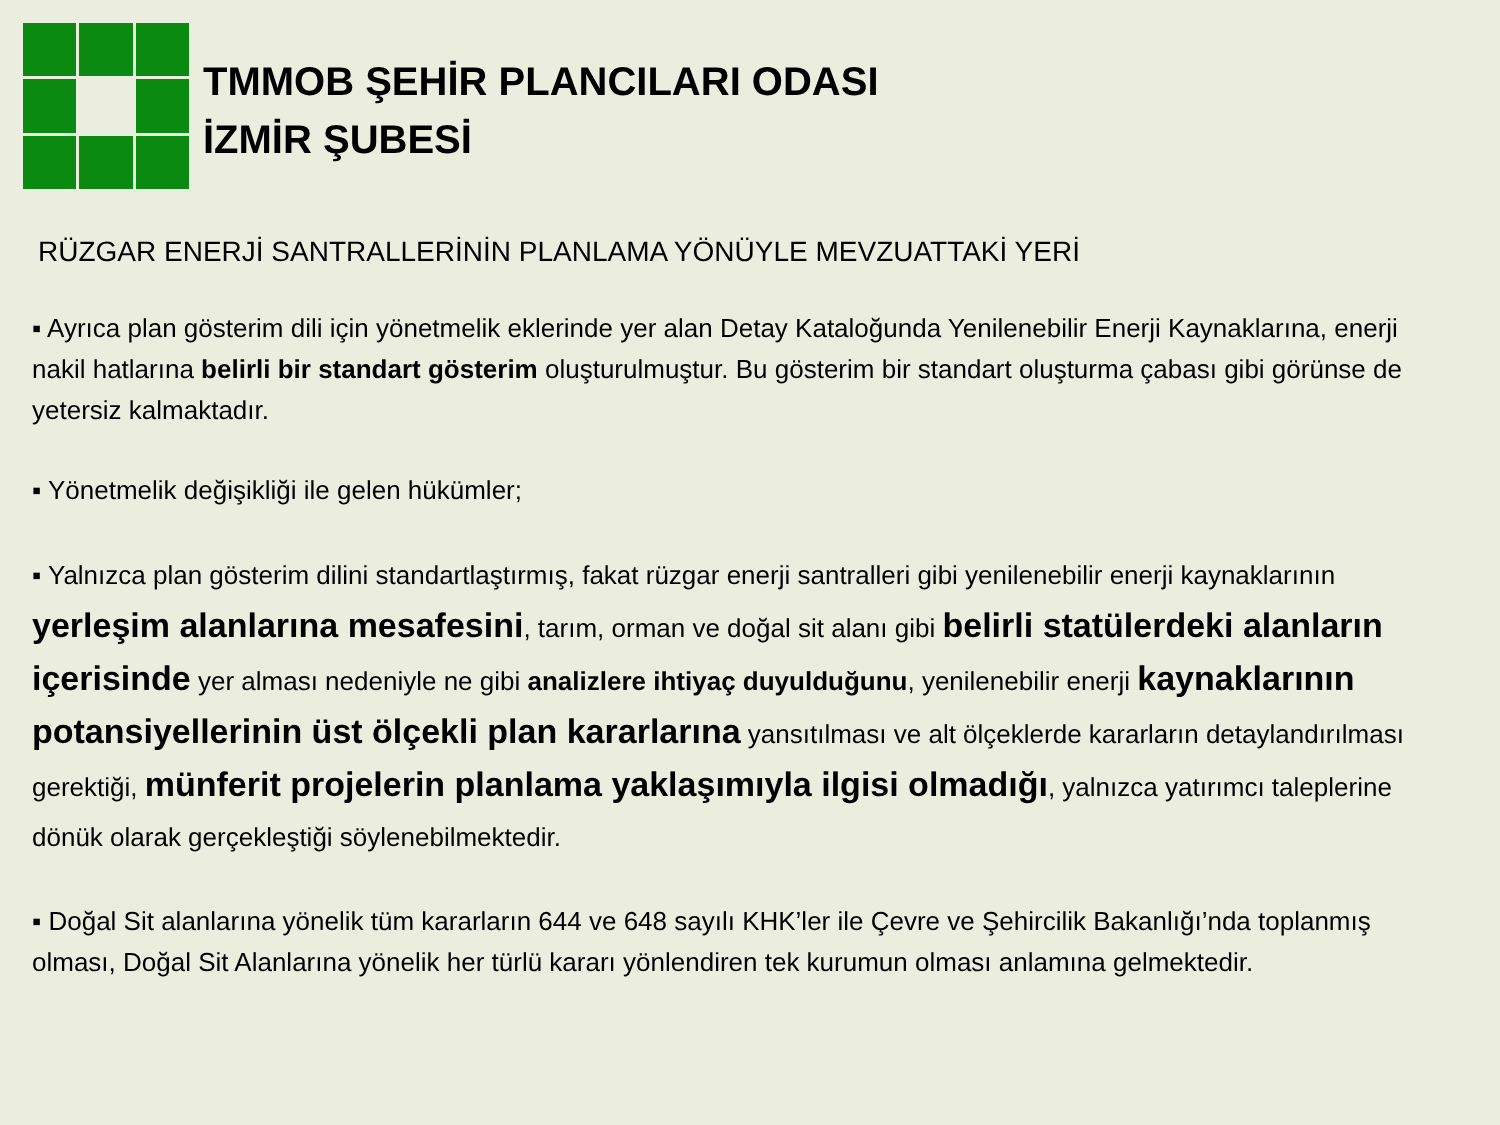TMMOB ŞEHİR PLANCILARI ODASI
İZMİR ŞUBESİ
RÜZGAR ENERJİ SANTRALLERİNİN PLANLAMA YÖNÜYLE MEVZUATTAKİ YERİ
▪ Ayrıca plan gösterim dili için yönetmelik eklerinde yer alan Detay Kataloğunda Yenilenebilir Enerji Kaynaklarına, enerji nakil hatlarına belirli bir standart gösterim oluşturulmuştur. Bu gösterim bir standart oluşturma çabası gibi görünse de yetersiz kalmaktadır.
▪ Yönetmelik değişikliği ile gelen hükümler;
▪ Yalnızca plan gösterim dilini standartlaştırmış, fakat rüzgar enerji santralleri gibi yenilenebilir enerji kaynaklarının yerleşim alanlarına mesafesini, tarım, orman ve doğal sit alanı gibi belirli statülerdeki alanların içerisinde yer alması nedeniyle ne gibi analizlere ihtiyaç duyulduğunu, yenilenebilir enerji kaynaklarının potansiyellerinin üst ölçekli plan kararlarına yansıtılması ve alt ölçeklerde kararların detaylandırılması gerektiği, münferit projelerin planlama yaklaşımıyla ilgisi olmadığı, yalnızca yatırımcı taleplerine dönük olarak gerçekleştiği söylenebilmektedir.
▪ Doğal Sit alanlarına yönelik tüm kararların 644 ve 648 sayılı KHK’ler ile Çevre ve Şehircilik Bakanlığı’nda toplanmış olması, Doğal Sit Alanlarına yönelik her türlü kararı yönlendiren tek kurumun olması anlamına gelmektedir.